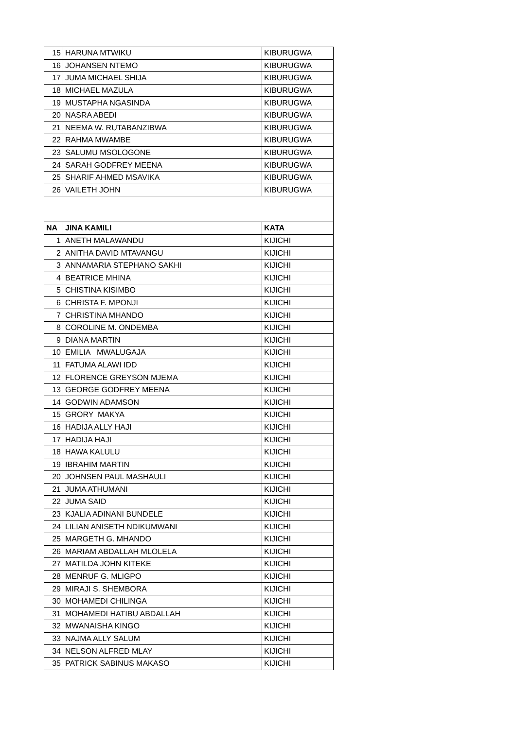| 15 | HARUNA MTWIKU | KIBURUGWA |
| 16 | JOHANSEN NTEMO | KIBURUGWA |
| 17 | JUMA MICHAEL SHIJA | KIBURUGWA |
| 18 | MICHAEL MAZULA | KIBURUGWA |
| 19 | MUSTAPHA NGASINDA | KIBURUGWA |
| 20 | NASRA ABEDI | KIBURUGWA |
| 21 | NEEMA W. RUTABANZIBWA | KIBURUGWA |
| 22 | RAHMA MWAMBE | KIBURUGWA |
| 23 | SALUMU MSOLOGONE | KIBURUGWA |
| 24 | SARAH GODFREY MEENA | KIBURUGWA |
| 25 | SHARIF AHMED MSAVIKA | KIBURUGWA |
| 26 | VAILETH JOHN | KIBURUGWA |
| NA | JINA KAMILI | KATA |
| 1 | ANETH MALAWANDU | KIJICHI |
| 2 | ANITHA DAVID MTAVANGU | KIJICHI |
| 3 | ANNAMARIA STEPHANO SAKHI | KIJICHI |
| 4 | BEATRICE MHINA | KIJICHI |
| 5 | CHISTINA KISIMBO | KIJICHI |
| 6 | CHRISTA F. MPONJI | KIJICHI |
| 7 | CHRISTINA MHANDO | KIJICHI |
| 8 | COROLINE M. ONDEMBA | KIJICHI |
| 9 | DIANA MARTIN | KIJICHI |
| 10 | EMILIA MWALUGAJA | KIJICHI |
| 11 | FATUMA ALAWI IDD | KIJICHI |
| 12 | FLORENCE GREYSON MJEMA | KIJICHI |
| 13 | GEORGE GODFREY MEENA | KIJICHI |
| 14 | GODWIN ADAMSON | KIJICHI |
| 15 | GRORY MAKYA | KIJICHI |
| 16 | HADIJA ALLY HAJI | KIJICHI |
| 17 | HADIJA HAJI | KIJICHI |
| 18 | HAWA KALULU | KIJICHI |
| 19 | IBRAHIM MARTIN | KIJICHI |
| 20 | JOHNSEN PAUL MASHAULI | KIJICHI |
| 21 | JUMA ATHUMANI | KIJICHI |
| 22 | JUMA SAID | KIJICHI |
| 23 | KJALIA ADINANI BUNDELE | KIJICHI |
| 24 | LILIAN ANISETH NDIKUMWANI | KIJICHI |
| 25 | MARGETH G. MHANDO | KIJICHI |
| 26 | MARIAM ABDALLAH MLOLELA | KIJICHI |
| 27 | MATILDA JOHN KITEKE | KIJICHI |
| 28 | MENRUF G. MLIGPO | KIJICHI |
| 29 | MIRAJI S. SHEMBORA | KIJICHI |
| 30 | MOHAMEDI CHILINGA | KIJICHI |
| 31 | MOHAMEDI HATIBU ABDALLAH | KIJICHI |
| 32 | MWANAISHA KINGO | KIJICHI |
| 33 | NAJMA ALLY SALUM | KIJICHI |
| 34 | NELSON ALFRED MLAY | KIJICHI |
| 35 | PATRICK SABINUS MAKASO | KIJICHI |